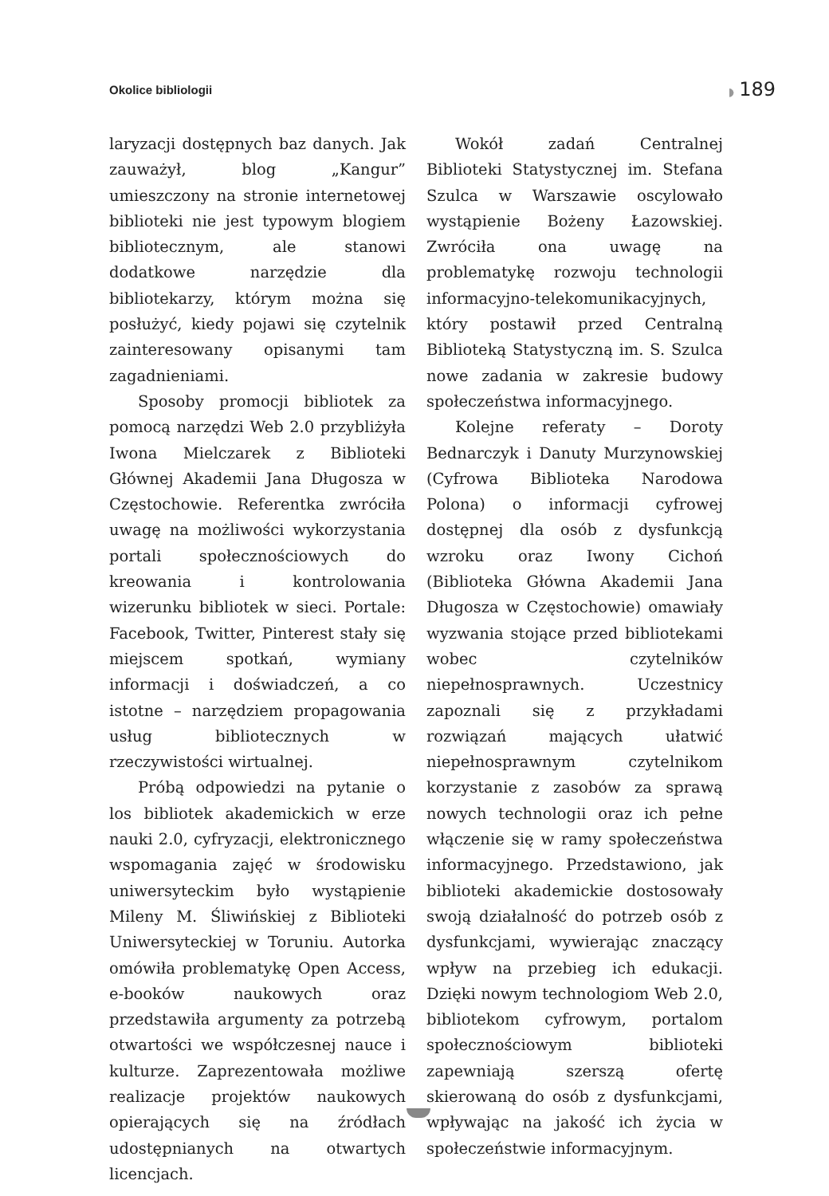Okolice bibliologii ◗ 189
laryzacji dostępnych baz danych. Jak zauważył, blog „Kangur” umieszczony na stronie internetowej biblioteki nie jest typowym blogiem bibliotecznym, ale stanowi dodatkowe narzędzie dla bibliotekarzy, którym można się posłużyć, kiedy pojawi się czytelnik zainteresowany opisanymi tam zagadnieniami.
Sposoby promocji bibliotek za pomocą narzędzi Web 2.0 przybliżyła Iwona Mielczarek z Biblioteki Głównej Akademii Jana Długosza w Częstochowie. Referentka zwróciła uwagę na możliwości wykorzystania portali społecznościowych do kreowania i kontrolowania wizerunku bibliotek w sieci. Portale: Facebook, Twitter, Pinterest stały się miejscem spotkań, wymiany informacji i doświadczeń, a co istotne – narzędziem propagowania usług bibliotecznych w rzeczywistości wirtualnej.
Próbą odpowiedzi na pytanie o los bibliotek akademickich w erze nauki 2.0, cyfryzacji, elektronicznego wspomagania zajęć w środowisku uniwersyteckim było wystąpienie Mileny M. Śliwińskiej z Biblioteki Uniwersyteckiej w Toruniu. Autorka omówiła problematykę Open Access, e-booków naukowych oraz przedstawiła argumenty za potrzebą otwartości we współczesnej nauce i kulturze. Zaprezentowała możliwe realizacje projektów naukowych opierających się na źródłach udostępnianych na otwartych licencjach.
Wokół zadań Centralnej Biblioteki Statystycznej im. Stefana Szulca w Warszawie oscylowało wystąpienie Bożeny Łazowskiej. Zwróciła ona uwagę na problematykę rozwoju technologii informacyjno-telekomunikacyjnych, który postawił przed Centralną Biblioteką Statystyczną im. S. Szulca nowe zadania w zakresie budowy społeczeństwa informacyjnego.
Kolejne referaty – Doroty Bednarczyk i Danuty Murzynowskiej (Cyfrowa Biblioteka Narodowa Polona) o informacji cyfrowej dostępnej dla osób z dysfunkcją wzroku oraz Iwony Cichoń (Biblioteka Główna Akademii Jana Długosza w Częstochowie) omawiały wyzwania stojące przed bibliotekami wobec czytelników niepełnosprawnych. Uczestnicy zapoznali się z przykładami rozwiązań mających ułatwić niepełnosprawnym czytelnikom korzystanie z zasobów za sprawą nowych technologii oraz ich pełne włączenie się w ramy społeczeństwa informacyjnego. Przedstawiono, jak biblioteki akademickie dostosowały swoją działalność do potrzeb osób z dysfunkcjami, wywierając znaczący wpływ na przebieg ich edukacji. Dzięki nowym technologiom Web 2.0, bibliotekom cyfrowym, portalom społecznościowym biblioteki zapewniają szerszą ofertę skierowaną do osób z dysfunkcjami, wpływając na jakość ich życia w społeczeństwie informacyjnym.